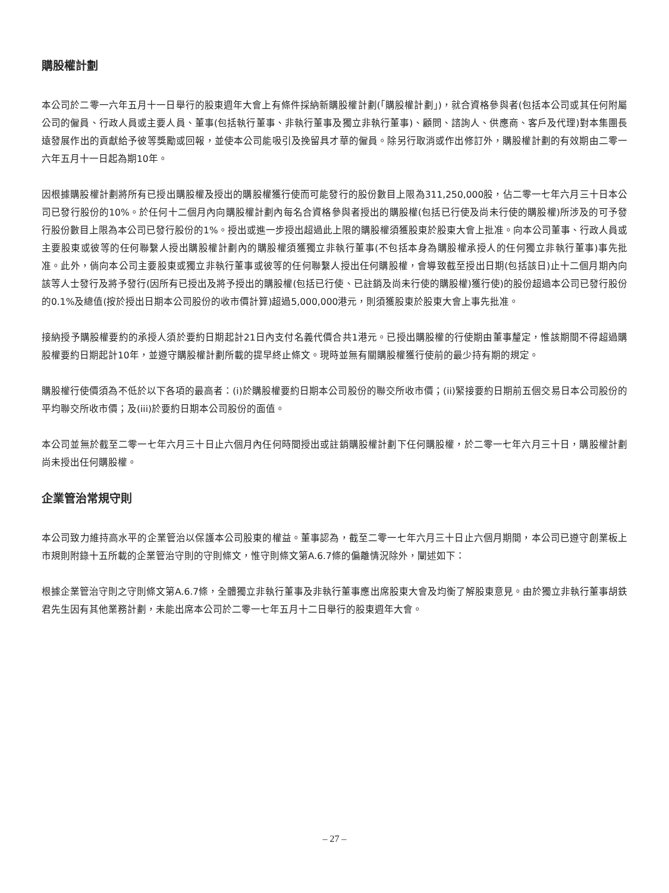購股權計劃
本公司於二零一六年五月十一日舉行的股東週年大會上有條件採納新購股權計劃(「購股權計劃」)，就合資格參與者(包括本公司或其任何附屬公司的僱員、行政人員或主要人員、董事(包括執行董事、非執行董事及獨立非執行董事)、顧問、諮詢人、供應商、客戶及代理)對本集團長遠發展作出的貢獻給予彼等獎勵或回報，並使本公司能吸引及挽留具才華的僱員。除另行取消或作出修訂外，購股權計劃的有效期由二零一六年五月十一日起為期10年。
因根據購股權計劃將所有已授出購股權及授出的購股權獲行使而可能發行的股份數目上限為311,250,000股，佔二零一七年六月三十日本公司已發行股份的10%。於任何十二個月內向購股權計劃內每名合資格參與者授出的購股權(包括已行使及尚未行使的購股權)所涉及的可予發行股份數目上限為本公司已發行股份的1%。授出或進一步授出超過此上限的購股權須獲股東於股東大會上批准。向本公司董事、行政人員或主要股東或彼等的任何聯繫人授出購股權計劃內的購股權須獲獨立非執行董事(不包括本身為購股權承授人的任何獨立非執行董事)事先批准。此外，倘向本公司主要股東或獨立非執行董事或彼等的任何聯繫人授出任何購股權，會導致截至授出日期(包括該日)止十二個月期內向該等人士發行及將予發行(因所有已授出及將予授出的購股權(包括已行使、已註銷及尚未行使的購股權)獲行使)的股份超過本公司已發行股份的0.1%及總值(按於授出日期本公司股份的收市價計算)超過5,000,000港元，則須獲股東於股東大會上事先批准。
接納授予購股權要約的承授人須於要約日期起計21日內支付名義代價合共1港元。已授出購股權的行使期由董事釐定，惟該期間不得超過購股權要約日期起計10年，並遵守購股權計劃所載的提早終止條文。現時並無有關購股權獲行使前的最少持有期的規定。
購股權行使價須為不低於以下各項的最高者：(i)於購股權要約日期本公司股份的聯交所收市價；(ii)緊接要約日期前五個交易日本公司股份的平均聯交所收市價；及(iii)於要約日期本公司股份的面值。
本公司並無於截至二零一七年六月三十日止六個月內任何時間授出或註銷購股權計劃下任何購股權，於二零一七年六月三十日，購股權計劃尚未授出任何購股權。
企業管治常規守則
本公司致力維持高水平的企業管治以保護本公司股東的權益。董事認為，截至二零一七年六月三十日止六個月期間，本公司已遵守創業板上市規則附錄十五所載的企業管治守則的守則條文，惟守則條文第A.6.7條的偏離情況除外，闡述如下：
根據企業管治守則之守則條文第A.6.7條，全體獨立非執行董事及非執行董事應出席股東大會及均衡了解股東意見。由於獨立非執行董事胡鉄君先生因有其他業務計劃，未能出席本公司於二零一七年五月十二日舉行的股東週年大會。
– 27 –